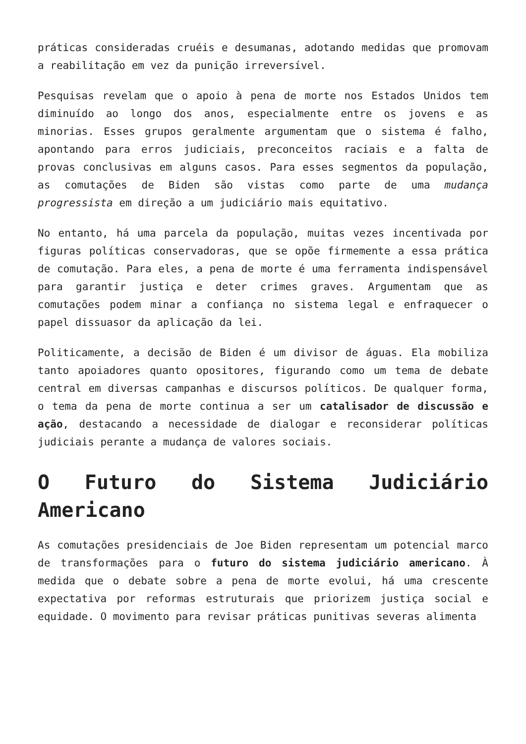práticas consideradas cruéis e desumanas, adotando medidas que promovam a reabilitação em vez da punição irreversível.
Pesquisas revelam que o apoio à pena de morte nos Estados Unidos tem diminuído ao longo dos anos, especialmente entre os jovens e as minorias. Esses grupos geralmente argumentam que o sistema é falho, apontando para erros judiciais, preconceitos raciais e a falta de provas conclusivas em alguns casos. Para esses segmentos da população, as comutações de Biden são vistas como parte de uma mudança progressista em direção a um judiciário mais equitativo.
No entanto, há uma parcela da população, muitas vezes incentivada por figuras políticas conservadoras, que se opõe firmemente a essa prática de comutação. Para eles, a pena de morte é uma ferramenta indispensável para garantir justiça e deter crimes graves. Argumentam que as comutações podem minar a confiança no sistema legal e enfraquecer o papel dissuasor da aplicação da lei.
Politicamente, a decisão de Biden é um divisor de águas. Ela mobiliza tanto apoiadores quanto opositores, figurando como um tema de debate central em diversas campanhas e discursos políticos. De qualquer forma, o tema da pena de morte continua a ser um catalisador de discussão e ação, destacando a necessidade de dialogar e reconsiderar políticas judiciais perante a mudança de valores sociais.
O Futuro do Sistema Judiciário Americano
As comutações presidenciais de Joe Biden representam um potencial marco de transformações para o futuro do sistema judiciário americano. À medida que o debate sobre a pena de morte evolui, há uma crescente expectativa por reformas estruturais que priorizem justiça social e equidade. O movimento para revisar práticas punitivas severas alimenta